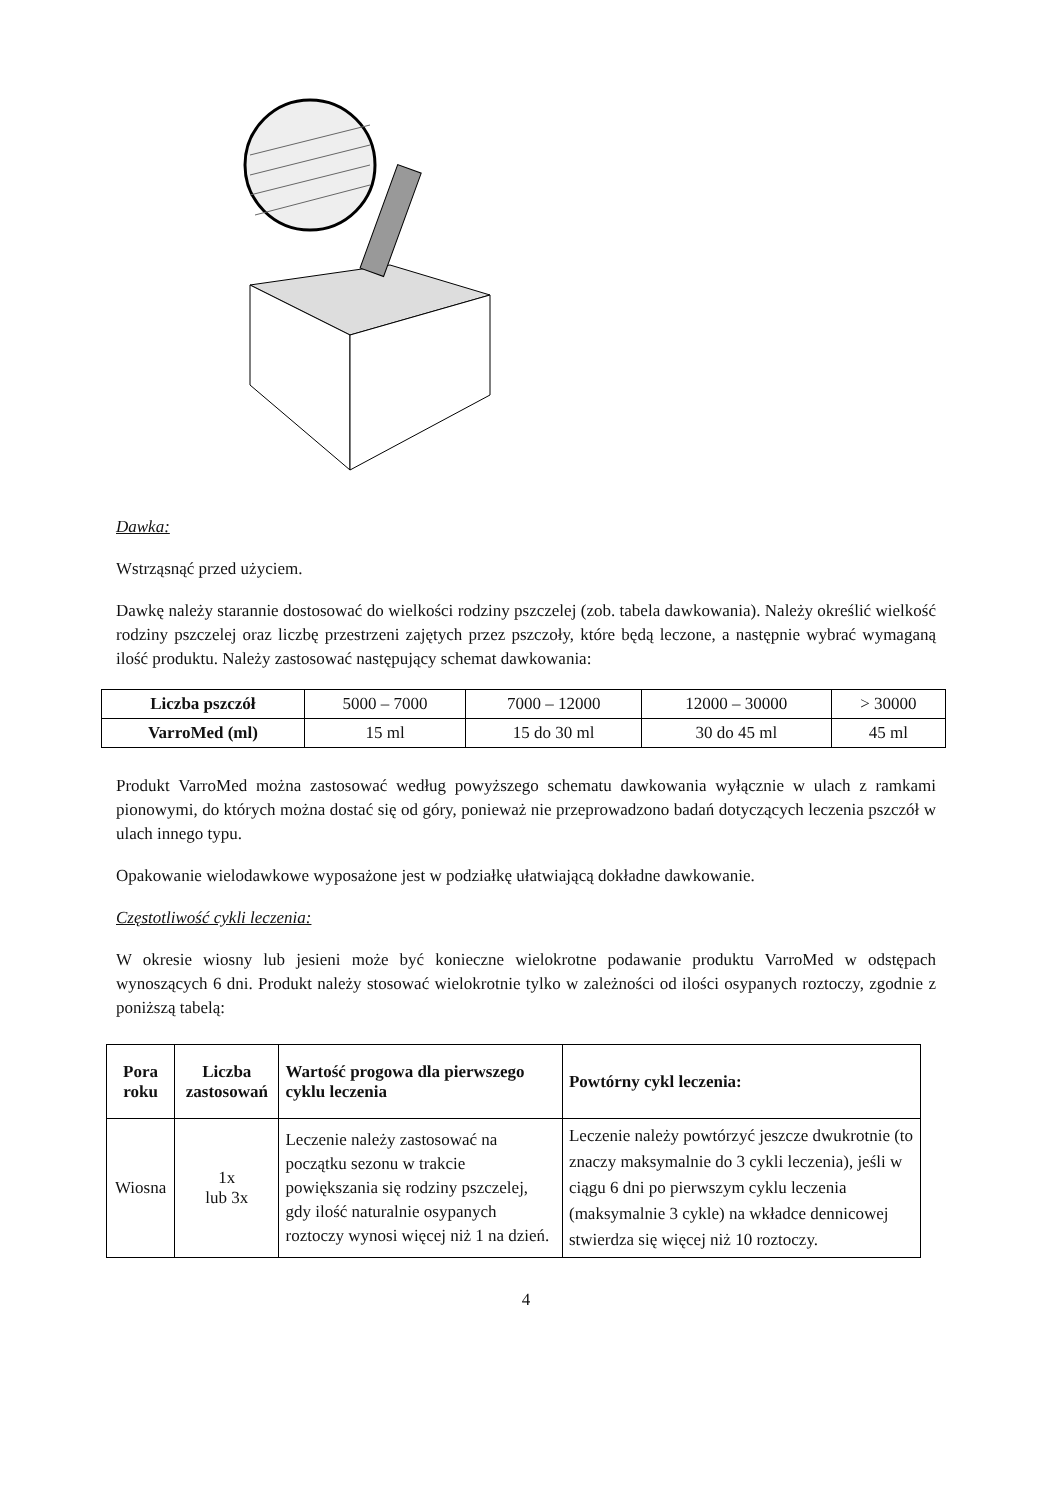Dawka:
Wstrząsnąć przed użyciem.
Dawkę należy starannie dostosować do wielkości rodziny pszczelej (zob. tabela dawkowania). Należy określić wielkość rodziny pszczelej oraz liczbę przestrzeni zajętych przez pszczoły, które będą leczone, a następnie wybrać wymaganą ilość produktu. Należy zastosować następujący schemat dawkowania:
| Liczba pszczół | 5000 – 7000 | 7000 – 12000 | 12000 – 30000 | > 30000 |
| VarroMed (ml) | 15 ml | 15 do 30 ml | 30 do 45 ml | 45 ml |
Produkt VarroMed można zastosować według powyższego schematu dawkowania wyłącznie w ulach z ramkami pionowymi, do których można dostać się od góry, ponieważ nie przeprowadzono badań dotyczących leczenia pszczół w ulach innego typu.
Opakowanie wielodawkowe wyposażone jest w podziałkę ułatwiającą dokładne dawkowanie.
Częstotliwość cykli leczenia:
W okresie wiosny lub jesieni może być konieczne wielokrotne podawanie produktu VarroMed w odstępach wynoszących 6 dni. Produkt należy stosować wielokrotnie tylko w zależności od ilości osypanych roztoczy, zgodnie z poniższą tabelą:
| Pora roku | Liczba zastosowań | Wartość progowa dla pierwszego cyklu leczenia | Powtórny cykl leczenia: |
| --- | --- | --- | --- |
| Wiosna | 1x lub 3x | Leczenie należy zastosować na początku sezonu w trakcie powiększania się rodziny pszczelej, gdy ilość naturalnie osypanych roztoczy wynosi więcej niż 1 na dzień. | Leczenie należy powtórzyć jeszcze dwukrotnie (to znaczy maksymalnie do 3 cykli leczenia), jeśli w ciągu 6 dni po pierwszym cyklu leczenia (maksymalnie 3 cykle) na wkładce dennicowej stwierdza się więcej niż 10 roztoczy. |
4